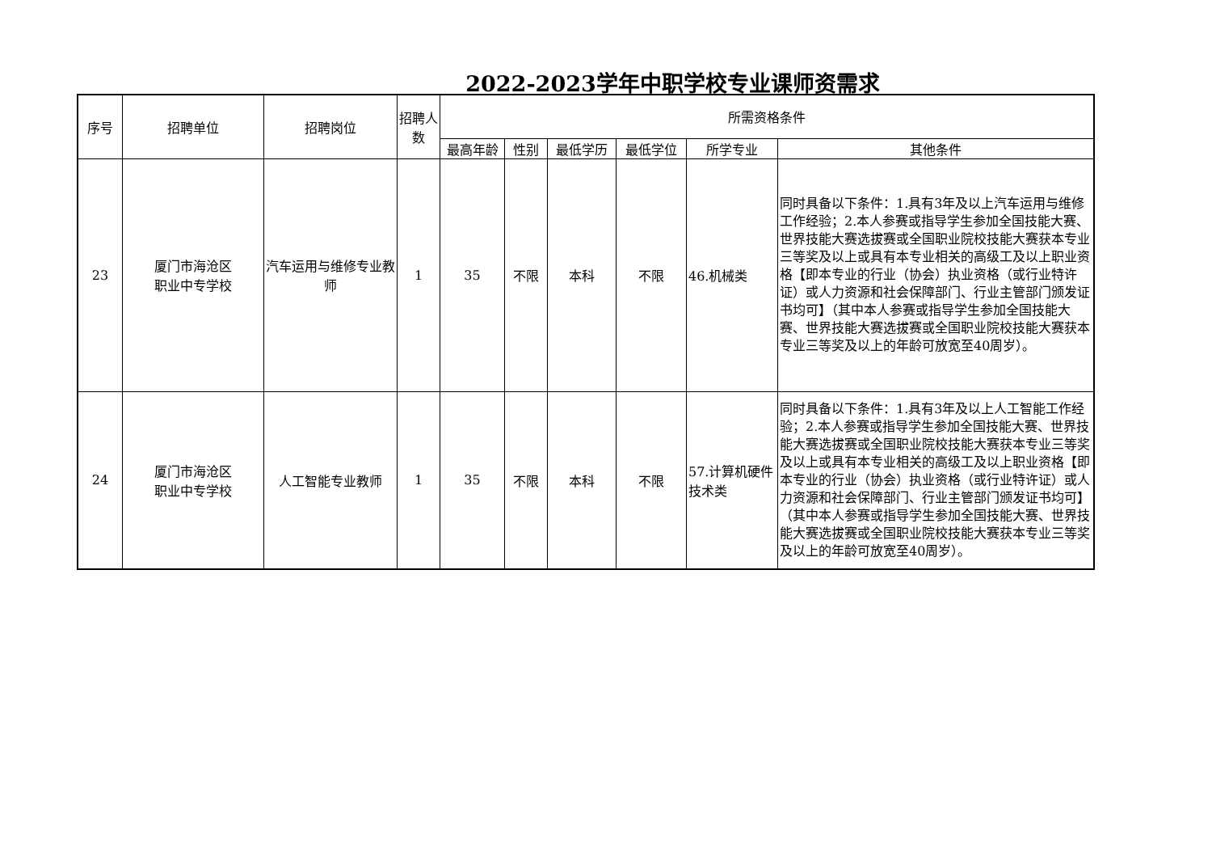2022-2023学年中职学校专业课师资需求
| 序号 | 招聘单位 | 招聘岗位 | 招聘人数 | 所需资格条件 | | | | | |
| --- | --- | --- | --- | --- | --- | --- | --- | --- | --- |
| | | | | 最高年龄 | 性别 | 最低学历 | 最低学位 | 所学专业 | 其他条件 |
| 23 | 厦门市海沧区 职业中专学校 | 汽车运用与维修专业教师 | 1 | 35 | 不限 | 本科 | 不限 | 46.机械类 | 同时具备以下条件：1.具有3年及以上汽车运用与维修工作经验；2.本人参赛或指导学生参加全国技能大赛、世界技能大赛选拔赛或全国职业院校技能大赛获本专业三等奖及以上或具有本专业相关的高级工及以上职业资格【即本专业的行业（协会）执业资格（或行业特许证）或人力资源和社会保障部门、行业主管部门颁发证书均可】（其中本人参赛或指导学生参加全国技能大赛、世界技能大赛选拔赛或全国职业院校技能大赛获本专业三等奖及以上的年龄可放宽至40周岁）。 |
| 24 | 厦门市海沧区 职业中专学校 | 人工智能专业教师 | 1 | 35 | 不限 | 本科 | 不限 | 57.计算机硬件技术类 | 同时具备以下条件：1.具有3年及以上人工智能工作经验；2.本人参赛或指导学生参加全国技能大赛、世界技能大赛选拔赛或全国职业院校技能大赛获本专业三等奖及以上或具有本专业相关的高级工及以上职业资格【即本专业的行业（协会）执业资格（或行业特许证）或人力资源和社会保障部门、行业主管部门颁发证书均可】（其中本人参赛或指导学生参加全国技能大赛、世界技能大赛选拔赛或全国职业院校技能大赛获本专业三等奖及以上的年龄可放宽至40周岁）。 |